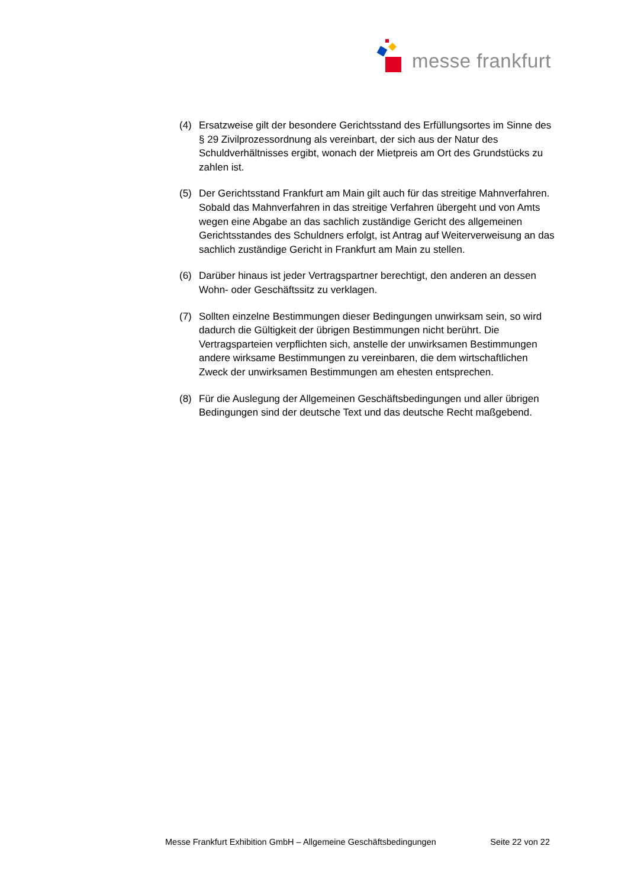messe frankfurt
(4) Ersatzweise gilt der besondere Gerichtsstand des Erfüllungsortes im Sinne des § 29 Zivilprozessordnung als vereinbart, der sich aus der Natur des Schuldverhältnisses ergibt, wonach der Mietpreis am Ort des Grundstücks zu zahlen ist.
(5) Der Gerichtsstand Frankfurt am Main gilt auch für das streitige Mahnverfahren. Sobald das Mahnverfahren in das streitige Verfahren übergeht und von Amts wegen eine Abgabe an das sachlich zuständige Gericht des allgemeinen Gerichtsstandes des Schuldners erfolgt, ist Antrag auf Weiterverweisung an das sachlich zuständige Gericht in Frankfurt am Main zu stellen.
(6) Darüber hinaus ist jeder Vertragspartner berechtigt, den anderen an dessen Wohn- oder Geschäftssitz zu verklagen.
(7) Sollten einzelne Bestimmungen dieser Bedingungen unwirksam sein, so wird dadurch die Gültigkeit der übrigen Bestimmungen nicht berührt. Die Vertragsparteien verpflichten sich, anstelle der unwirksamen Bestimmungen andere wirksame Bestimmungen zu vereinbaren, die dem wirtschaftlichen Zweck der unwirksamen Bestimmungen am ehesten entsprechen.
(8) Für die Auslegung der Allgemeinen Geschäftsbedingungen und aller übrigen Bedingungen sind der deutsche Text und das deutsche Recht maßgebend.
Messe Frankfurt Exhibition GmbH – Allgemeine Geschäftsbedingungen Seite 22 von 22